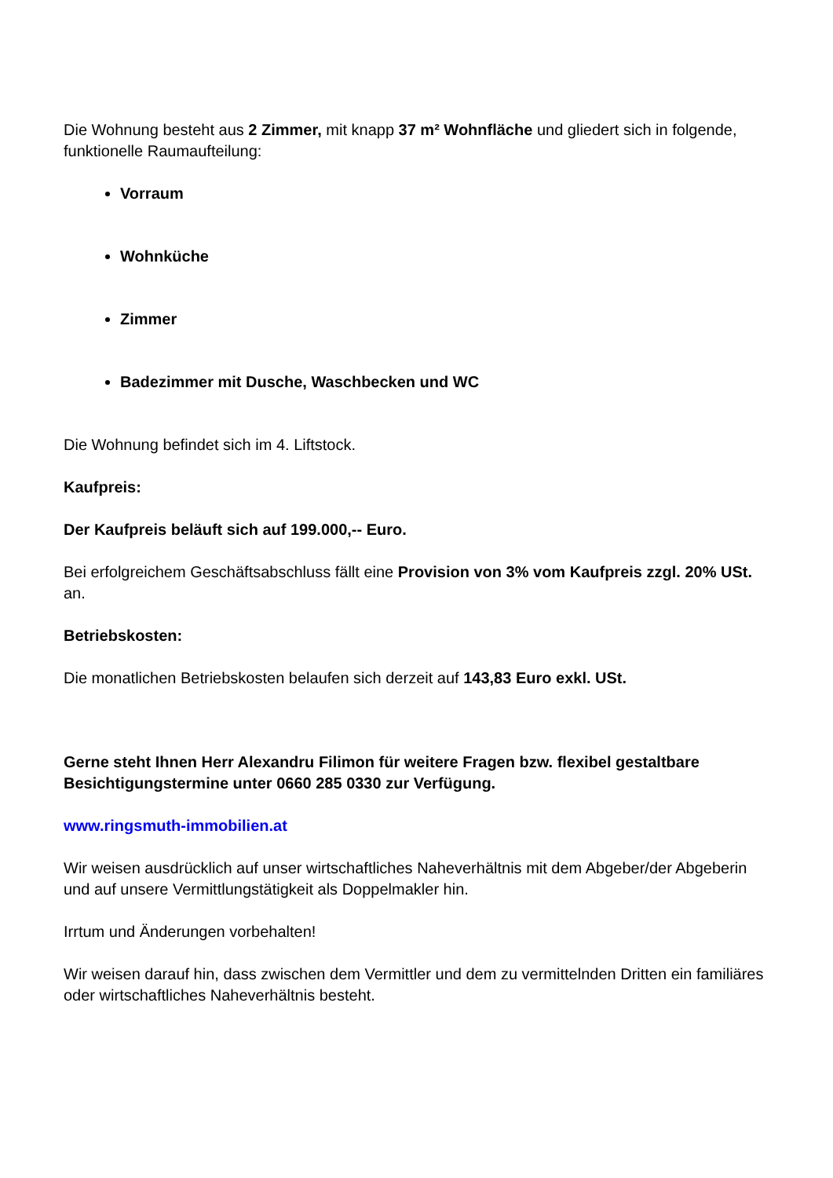Die Wohnung besteht aus 2 Zimmer, mit knapp 37 m² Wohnfläche und gliedert sich in folgende, funktionelle Raumaufteilung:
Vorraum
Wohnküche
Zimmer
Badezimmer mit Dusche, Waschbecken und WC
Die Wohnung befindet sich im 4. Liftstock.
Kaufpreis:
Der Kaufpreis beläuft sich auf 199.000,-- Euro.
Bei erfolgreichem Geschäftsabschluss fällt eine Provision von 3% vom Kaufpreis zzgl. 20% USt. an.
Betriebskosten:
Die monatlichen Betriebskosten belaufen sich derzeit auf 143,83 Euro exkl. USt.
Gerne steht Ihnen Herr Alexandru Filimon für weitere Fragen bzw. flexibel gestaltbare Besichtigungstermine unter 0660 285 0330 zur Verfügung.
www.ringsmuth-immobilien.at
Wir weisen ausdrücklich auf unser wirtschaftliches Naheverhältnis mit dem Abgeber/der Abgeberin und auf unsere Vermittlungstätigkeit als Doppelmakler hin.
Irrtum und Änderungen vorbehalten!
Wir weisen darauf hin, dass zwischen dem Vermittler und dem zu vermittelnden Dritten ein familiäres oder wirtschaftliches Naheverhältnis besteht.